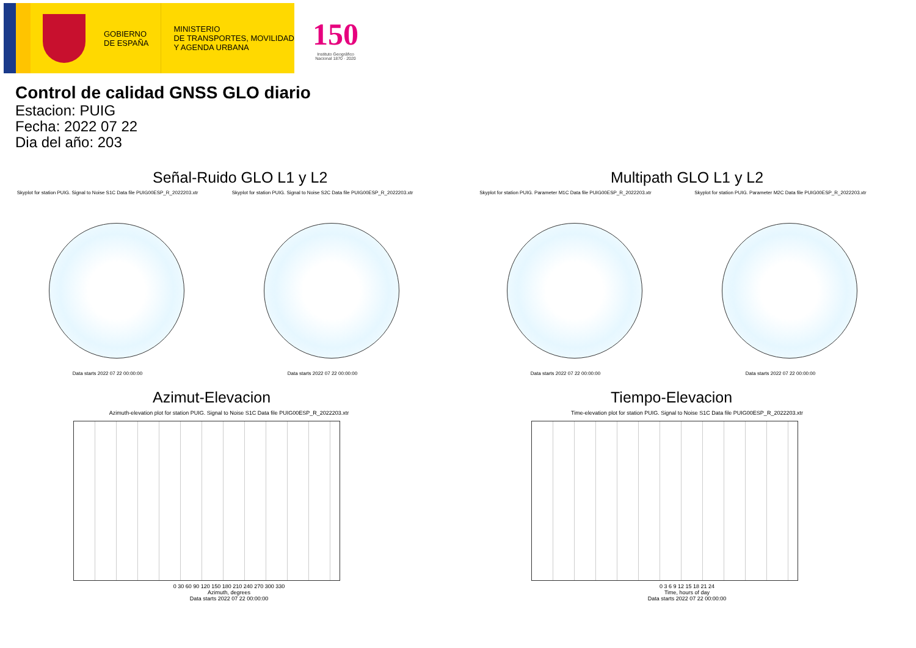GOBIERNO
DE ESPAÑA
MINISTERIO
DE TRANSPORTES, MOVILIDAD
Y AGENDA URBANA
150
Instituto Geográfico
Nacional 1870 · 2020
Control de calidad GNSS GLO diario
Estacion: PUIG
Fecha: 2022 07 22
Dia del año: 203
Señal-Ruido GLO L1 y L2
Skyplot for station PUIG. Signal to Noise S1C Data file PUIG00ESP_R_2022203.xtr
Data starts 2022 07 22 00:00:00
Skyplot for station PUIG. Signal to Noise S2C Data file PUIG00ESP_R_2022203.xtr
Data starts 2022 07 22 00:00:00
Multipath GLO L1 y L2
Skyplot for station PUIG. Parameter M1C Data file PUIG00ESP_R_2022203.xtr
Data starts 2022 07 22 00:00:00
Skyplot for station PUIG. Parameter M2C Data file PUIG00ESP_R_2022203.xtr
Data starts 2022 07 22 00:00:00
Azimut-Elevacion
Azimuth-elevation plot for station PUIG. Signal to Noise S1C Data file PUIG00ESP_R_2022203.xtr
0 30 60 90 120 150 180 210 240 270 300 330
Azimuth, degrees
Data starts 2022 07 22 00:00:00
Tiempo-Elevacion
Time-elevation plot for station PUIG. Signal to Noise S1C Data file PUIG00ESP_R_2022203.xtr
0 3 6 9 12 15 18 21 24
Time, hours of day
Data starts 2022 07 22 00:00:00